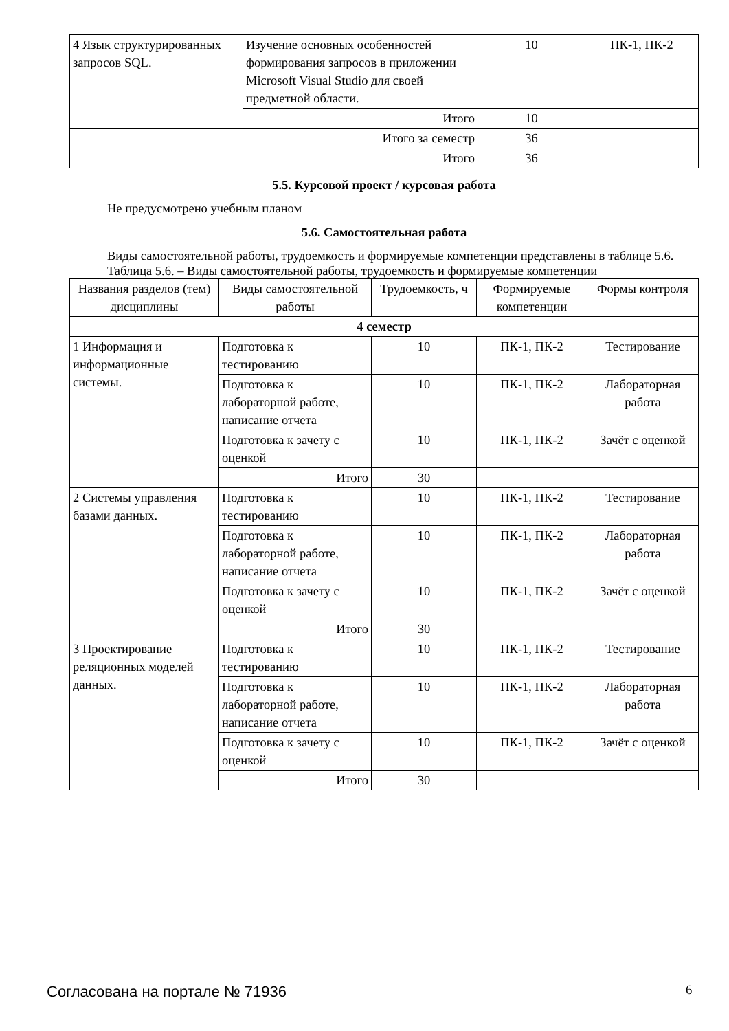| 4 Язык структурированных запросов SQL. | Изучение основных особенностей формирования запросов в приложении Microsoft Visual Studio для своей предметной области. | 10 | ПК-1, ПК-2 |
| | Итого | 10 | |
| Итого за семестр | | 36 | |
| Итого | | 36 | |
5.5. Курсовой проект / курсовая работа
Не предусмотрено учебным планом
5.6. Самостоятельная работа
Виды самостоятельной работы, трудоемкость и формируемые компетенции представлены в таблице 5.6.
Таблица 5.6. – Виды самостоятельной работы, трудоемкость и формируемые компетенции
| Названия разделов (тем) дисциплины | Виды самостоятельной работы | Трудоемкость, ч | Формируемые компетенции | Формы контроля |
| --- | --- | --- | --- | --- |
| 4 семестр | | | | |
| 1 Информация и информационные системы. | Подготовка к тестированию | 10 | ПК-1, ПК-2 | Тестирование |
| | Подготовка к лабораторной работе, написание отчета | 10 | ПК-1, ПК-2 | Лабораторная работа |
| | Подготовка к зачету с оценкой | 10 | ПК-1, ПК-2 | Зачёт с оценкой |
| | Итого | 30 | | |
| 2 Системы управления базами данных. | Подготовка к тестированию | 10 | ПК-1, ПК-2 | Тестирование |
| | Подготовка к лабораторной работе, написание отчета | 10 | ПК-1, ПК-2 | Лабораторная работа |
| | Подготовка к зачету с оценкой | 10 | ПК-1, ПК-2 | Зачёт с оценкой |
| | Итого | 30 | | |
| 3 Проектирование реляционных моделей данных. | Подготовка к тестированию | 10 | ПК-1, ПК-2 | Тестирование |
| | Подготовка к лабораторной работе, написание отчета | 10 | ПК-1, ПК-2 | Лабораторная работа |
| | Подготовка к зачету с оценкой | 10 | ПК-1, ПК-2 | Зачёт с оценкой |
| | Итого | 30 | | |
Согласована на портале № 71936 6